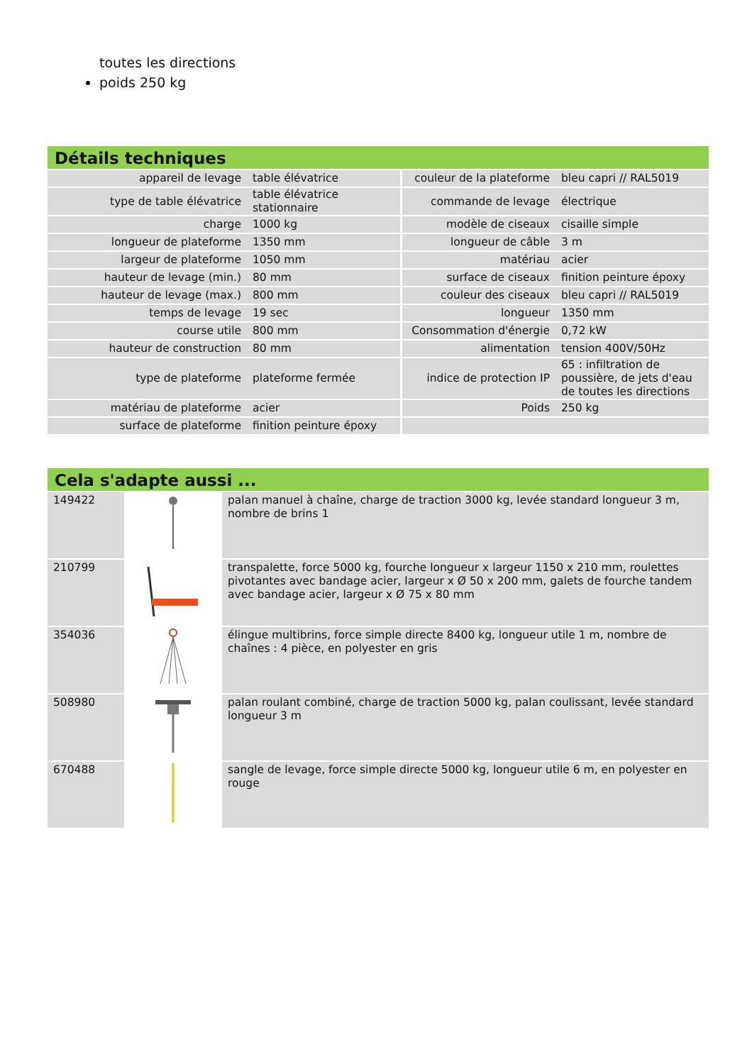toutes les directions
poids 250 kg
Détails techniques
| appareil de levage | table élévatrice | couleur de la plateforme | bleu capri // RAL5019 |
| type de table élévatrice | table élévatrice stationnaire | commande de levage | électrique |
| charge | 1000 kg | modèle de ciseaux | cisaille simple |
| longueur de plateforme | 1350 mm | longueur de câble | 3 m |
| largeur de plateforme | 1050 mm | matériau | acier |
| hauteur de levage (min.) | 80 mm | surface de ciseaux | finition peinture époxy |
| hauteur de levage (max.) | 800 mm | couleur des ciseaux | bleu capri // RAL5019 |
| temps de levage | 19 sec | longueur | 1350 mm |
| course utile | 800 mm | Consommation d'énergie | 0,72 kW |
| hauteur de construction | 80 mm | alimentation | tension 400V/50Hz |
| type de plateforme | plateforme fermée | indice de protection IP | 65 : infiltration de poussière, de jets d'eau de toutes les directions |
| matériau de plateforme | acier | Poids | 250 kg |
| surface de plateforme | finition peinture époxy | | |
Cela s'adapte aussi ...
| 149422 | | palan manuel à chaîne, charge de traction 3000 kg, levée standard longueur 3 m, nombre de brins 1 |
| 210799 | | transpalette, force 5000 kg, fourche longueur x largeur 1150 x 210 mm, roulettes pivotantes avec bandage acier, largeur x Ø 50 x 200 mm, galets de fourche tandem avec bandage acier, largeur x Ø 75 x 80 mm |
| 354036 | | élingue multibrins, force simple directe 8400 kg, longueur utile 1 m, nombre de chaînes : 4 pièce, en polyester en gris |
| 508980 | | palan roulant combiné, charge de traction 5000 kg, palan coulissant, levée standard longueur 3 m |
| 670488 | | sangle de levage, force simple directe 5000 kg, longueur utile 6 m, en polyester en rouge |